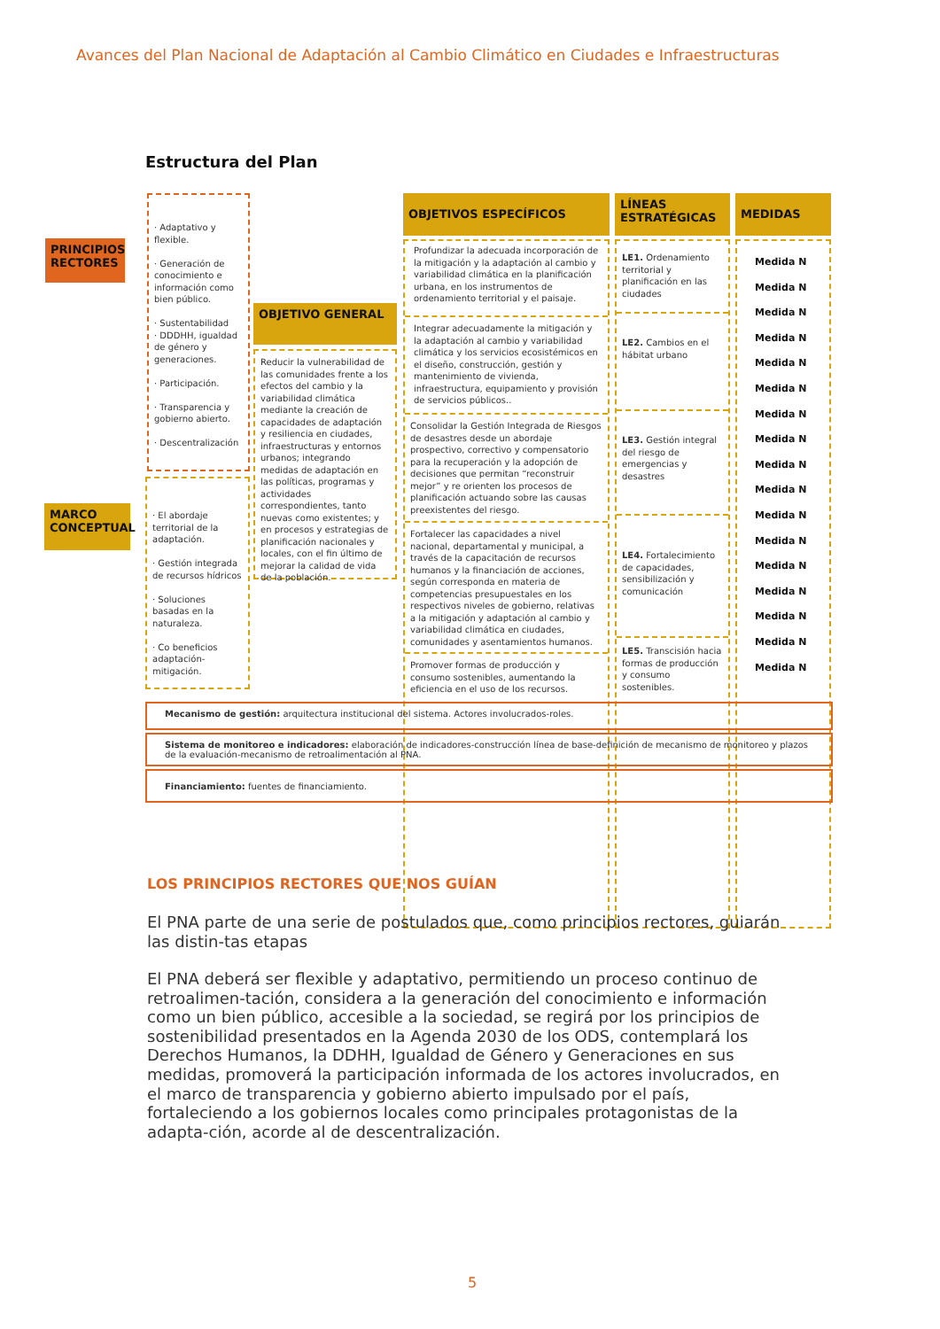Avances del Plan Nacional de Adaptación al Cambio Climático en Ciudades e Infraestructuras
Estructura del Plan
PRINCIPIOS RECTORES
· Adaptativo y flexible.
· Generación de conocimiento e información como bien público.
· Sustentabilidad
· DDDHH, igualdad de género y generaciones.
· Participación.
· Transparencia y gobierno abierto.
· Descentralización
MARCO CONCEPTUAL
· El abordaje territorial de la adaptación.
· Gestión integrada de recursos hídricos
· Soluciones basadas en la naturaleza.
· Co beneficios adaptación-mitigación.
OBJETIVO GENERAL
Reducir la vulnerabilidad de las comunidades frente a los efectos del cambio y la variabilidad climática mediante la creación de capacidades de adaptación y resiliencia en ciudades, infraestructuras y entornos urbanos; integrando medidas de adaptación en las políticas, programas y actividades correspondientes, tanto nuevas como existentes; y en procesos y estrategias de planificación nacionales y locales, con el fin último de mejorar la calidad de vida de la población.
OBJETIVOS ESPECÍFICOS
Profundizar la adecuada incorporación de la mitigación y la adaptación al cambio y variabilidad climática en la planificación urbana, en los instrumentos de ordenamiento territorial y el paisaje.
Integrar adecuadamente la mitigación y la adaptación al cambio y variabilidad climática y los servicios ecosistémicos en el diseño, construcción, gestión y mantenimiento de vivienda, infraestructura, equipamiento y provisión de servicios públicos..
Consolidar la Gestión Integrada de Riesgos de desastres desde un abordaje prospectivo, correctivo y compensatorio para la recuperación y la adopción de decisiones que permitan “reconstruir mejor” y re orienten los procesos de planificación actuando sobre las causas preexistentes del riesgo.
Fortalecer las capacidades a nivel nacional, departamental y municipal, a través de la capacitación de recursos humanos y la financiación de acciones, según corresponda en materia de competencias presupuestales en los respectivos niveles de gobierno, relativas a la mitigación y adaptación al cambio y variabilidad climática en ciudades, comunidades y asentamientos humanos.
Promover formas de producción y consumo sostenibles, aumentando la eficiencia en el uso de los recursos.
LÍNEAS ESTRATÉGICAS
LE1. Ordenamiento territorial y planificación en las ciudades
LE2. Cambios en el hábitat urbano
LE3. Gestión integral del riesgo de emergencias y desastres
LE4. Fortalecimiento de capacidades, sensibilización y comunicación
LE5. Transcisión hacia formas de producción y consumo sostenibles.
MEDIDAS
Medida N
Medida N
Medida N
Medida N
Medida N
Medida N
Medida N
Medida N
Medida N
Medida N
Medida N
Medida N
Medida N
Medida N
Medida N
Medida N
Medida N
Mecanismo de gestión: arquitectura institucional del sistema. Actores involucrados-roles.
Sistema de monitoreo e indicadores: elaboración de indicadores-construcción línea de base-definición de mecanismo de monitoreo y plazos de la evaluación-mecanismo de retroalimentación al PNA.
Financiamiento: fuentes de financiamiento.
LOS PRINCIPIOS RECTORES QUE NOS GUÍAN
El PNA parte de una serie de postulados que, como principios rectores, guiarán las distin-tas etapas
El PNA deberá ser flexible y adaptativo, permitiendo un proceso continuo de retroalimen-tación, considera a la generación del conocimiento e información como un bien público, accesible a la sociedad, se regirá por los principios de sostenibilidad presentados en la Agenda 2030 de los ODS, contemplará los Derechos Humanos, la DDHH, Igualdad de Género y Generaciones en sus medidas, promoverá la participación informada de los actores involucrados, en el marco de transparencia y gobierno abierto impulsado por el país, fortaleciendo a los gobiernos locales como principales protagonistas de la adapta-ción, acorde al de descentralización.
5